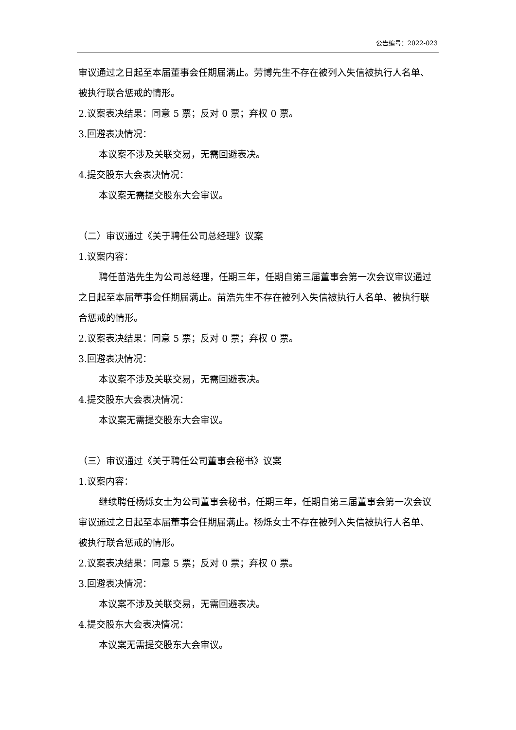公告编号：2022-023
审议通过之日起至本届董事会任期届满止。劳博先生不存在被列入失信被执行人名单、被执行联合惩戒的情形。
2.议案表决结果：同意 5 票；反对 0 票；弃权 0 票。
3.回避表决情况：
本议案不涉及关联交易，无需回避表决。
4.提交股东大会表决情况：
本议案无需提交股东大会审议。
（二）审议通过《关于聘任公司总经理》议案
1.议案内容：
聘任苗浩先生为公司总经理，任期三年，任期自第三届董事会第一次会议审议通过之日起至本届董事会任期届满止。苗浩先生不存在被列入失信被执行人名单、被执行联合惩戒的情形。
2.议案表决结果：同意 5 票；反对 0 票；弃权 0 票。
3.回避表决情况：
本议案不涉及关联交易，无需回避表决。
4.提交股东大会表决情况：
本议案无需提交股东大会审议。
（三）审议通过《关于聘任公司董事会秘书》议案
1.议案内容：
继续聘任杨烁女士为公司董事会秘书，任期三年，任期自第三届董事会第一次会议审议通过之日起至本届董事会任期届满止。杨烁女士不存在被列入失信被执行人名单、被执行联合惩戒的情形。
2.议案表决结果：同意 5 票；反对 0 票；弃权 0 票。
3.回避表决情况：
本议案不涉及关联交易，无需回避表决。
4.提交股东大会表决情况：
本议案无需提交股东大会审议。